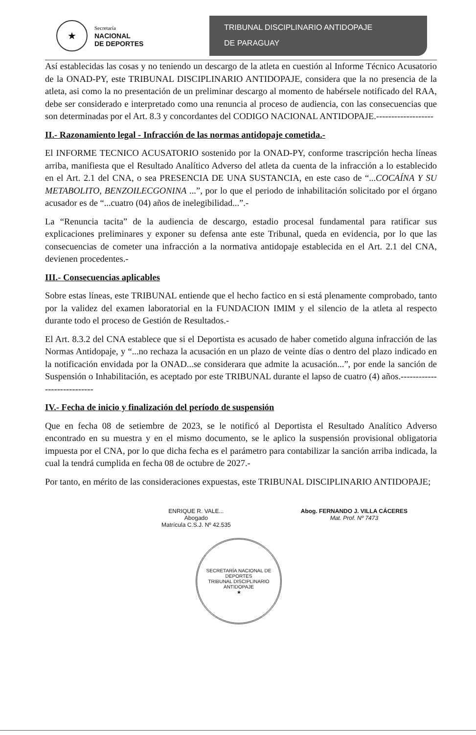★
Secretaría
NACIONAL
DE DEPORTES
TRIBUNAL DISCIPLINARIO ANTIDOPAJE
DE PARAGUAY
Así establecidas las cosas y no teniendo un descargo de la atleta en cuestión al Informe Técnico Acusatorio de la ONAD-PY, este TRIBUNAL DISCIPLINARIO ANTIDOPAJE, considera que la no presencia de la atleta, asi como la no presentación de un preliminar descargo al momento de habérsele notificado del RAA, debe ser considerado e interpretado como una renuncia al proceso de audiencia, con las consecuencias que son determinadas por el Art. 8.3 y concordantes del CODIGO NACIONAL ANTIDOPAJE.-------------------
II.- Razonamiento legal - Infracción de las normas antidopaje cometida.-
El INFORME TECNICO ACUSATORIO sostenido por la ONAD-PY, conforme trascripción hecha líneas arriba, manifiesta que el Resultado Analítico Adverso del atleta da cuenta de la infracción a lo establecido en el Art. 2.1 del CNA, o sea PRESENCIA DE UNA SUSTANCIA, en este caso de “...COCAÍNA Y SU METABOLITO, BENZOILECGONINA ...”, por lo que el periodo de inhabilitación solicitado por el órgano acusador es de “...cuatro (04) años de inelegibilidad...”.-
La “Renuncia tacita” de la audiencia de descargo, estadio procesal fundamental para ratificar sus explicaciones preliminares y exponer su defensa ante este Tribunal, queda en evidencia, por lo que las consecuencias de cometer una infracción a la normativa antidopaje establecida en el Art. 2.1 del CNA, devienen procedentes.-
III.- Consecuencias aplicables
Sobre estas líneas, este TRIBUNAL entiende que el hecho factico en si está plenamente comprobado, tanto por la validez del examen laboratorial en la FUNDACION IMIM y el silencio de la atleta al respecto durante todo el proceso de Gestión de Resultados.-
El Art. 8.3.2 del CNA establece que si el Deportista es acusado de haber cometido alguna infracción de las Normas Antidopaje, y “...no rechaza la acusación en un plazo de veinte días o dentro del plazo indicado en la notificación envidada por la ONAD...se considerara que admite la acusación...”, por ende la sanción de Suspensión o Inhabilitación, es aceptado por este TRIBUNAL durante el lapso de cuatro (4) años.----------------------------
IV.- Fecha de inicio y finalización del período de suspensión
Que en fecha 08 de setiembre de 2023, se le notificó al Deportista el Resultado Analítico Adverso encontrado en su muestra y en el mismo documento, se le aplico la suspensión provisional obligatoria impuesta por el CNA, por lo que dicha fecha es el parámetro para contabilizar la sanción arriba indicada, la cual la tendrá cumplida en fecha 08 de octubre de 2027.-
Por tanto, en mérito de las consideraciones expuestas, este TRIBUNAL DISCIPLINARIO ANTIDOPAJE;
ENRIQUE R. VALE...
Abogado
Matrícula C.S.J. Nº 42.535
Abog. FERNANDO J. VILLA CÁCERES
Mat. Prof. Nº 7473
SECRETARÍA NACIONAL DE DEPORTES
TRIBUNAL DISCIPLINARIO ANTIDOPAJE
★